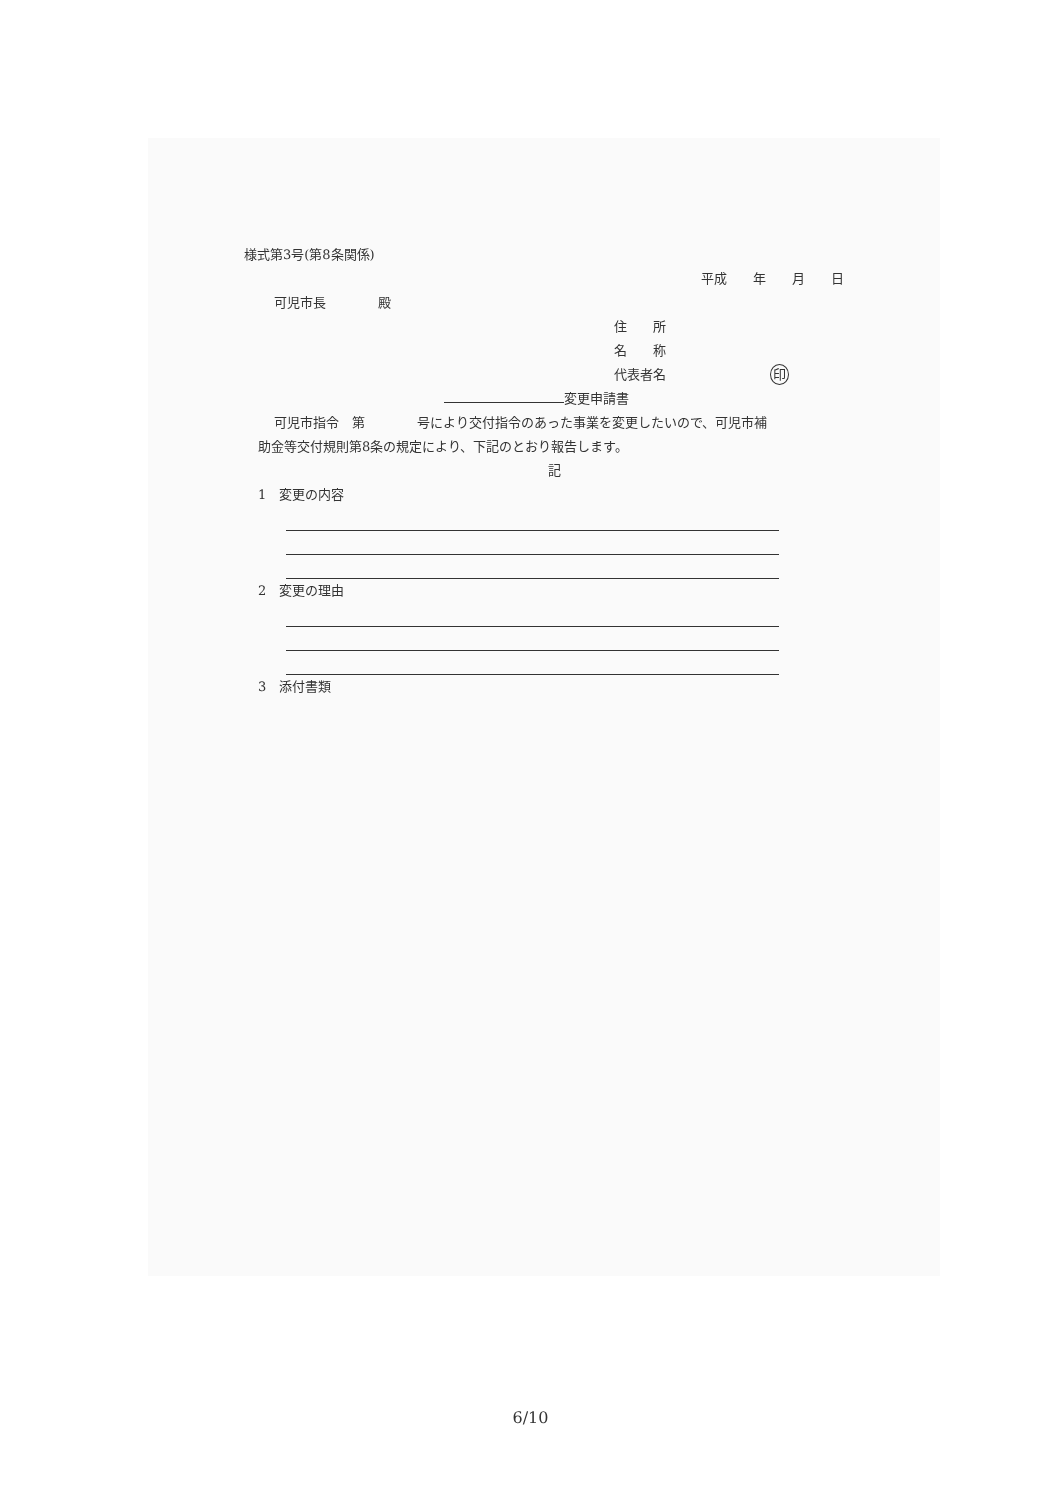様式第3号(第8条関係)
平成　　年　　月　　日
可児市長　　　　殿
住　　所
名　　称
代表者名　　　　　　　　印
変更申請書
可児市指令　第　　　　号により交付指令のあった事業を変更したいので、可児市補
助金等交付規則第8条の規定により、下記のとおり報告します。
記
1　変更の内容
2　変更の理由
3　添付書類
6/10